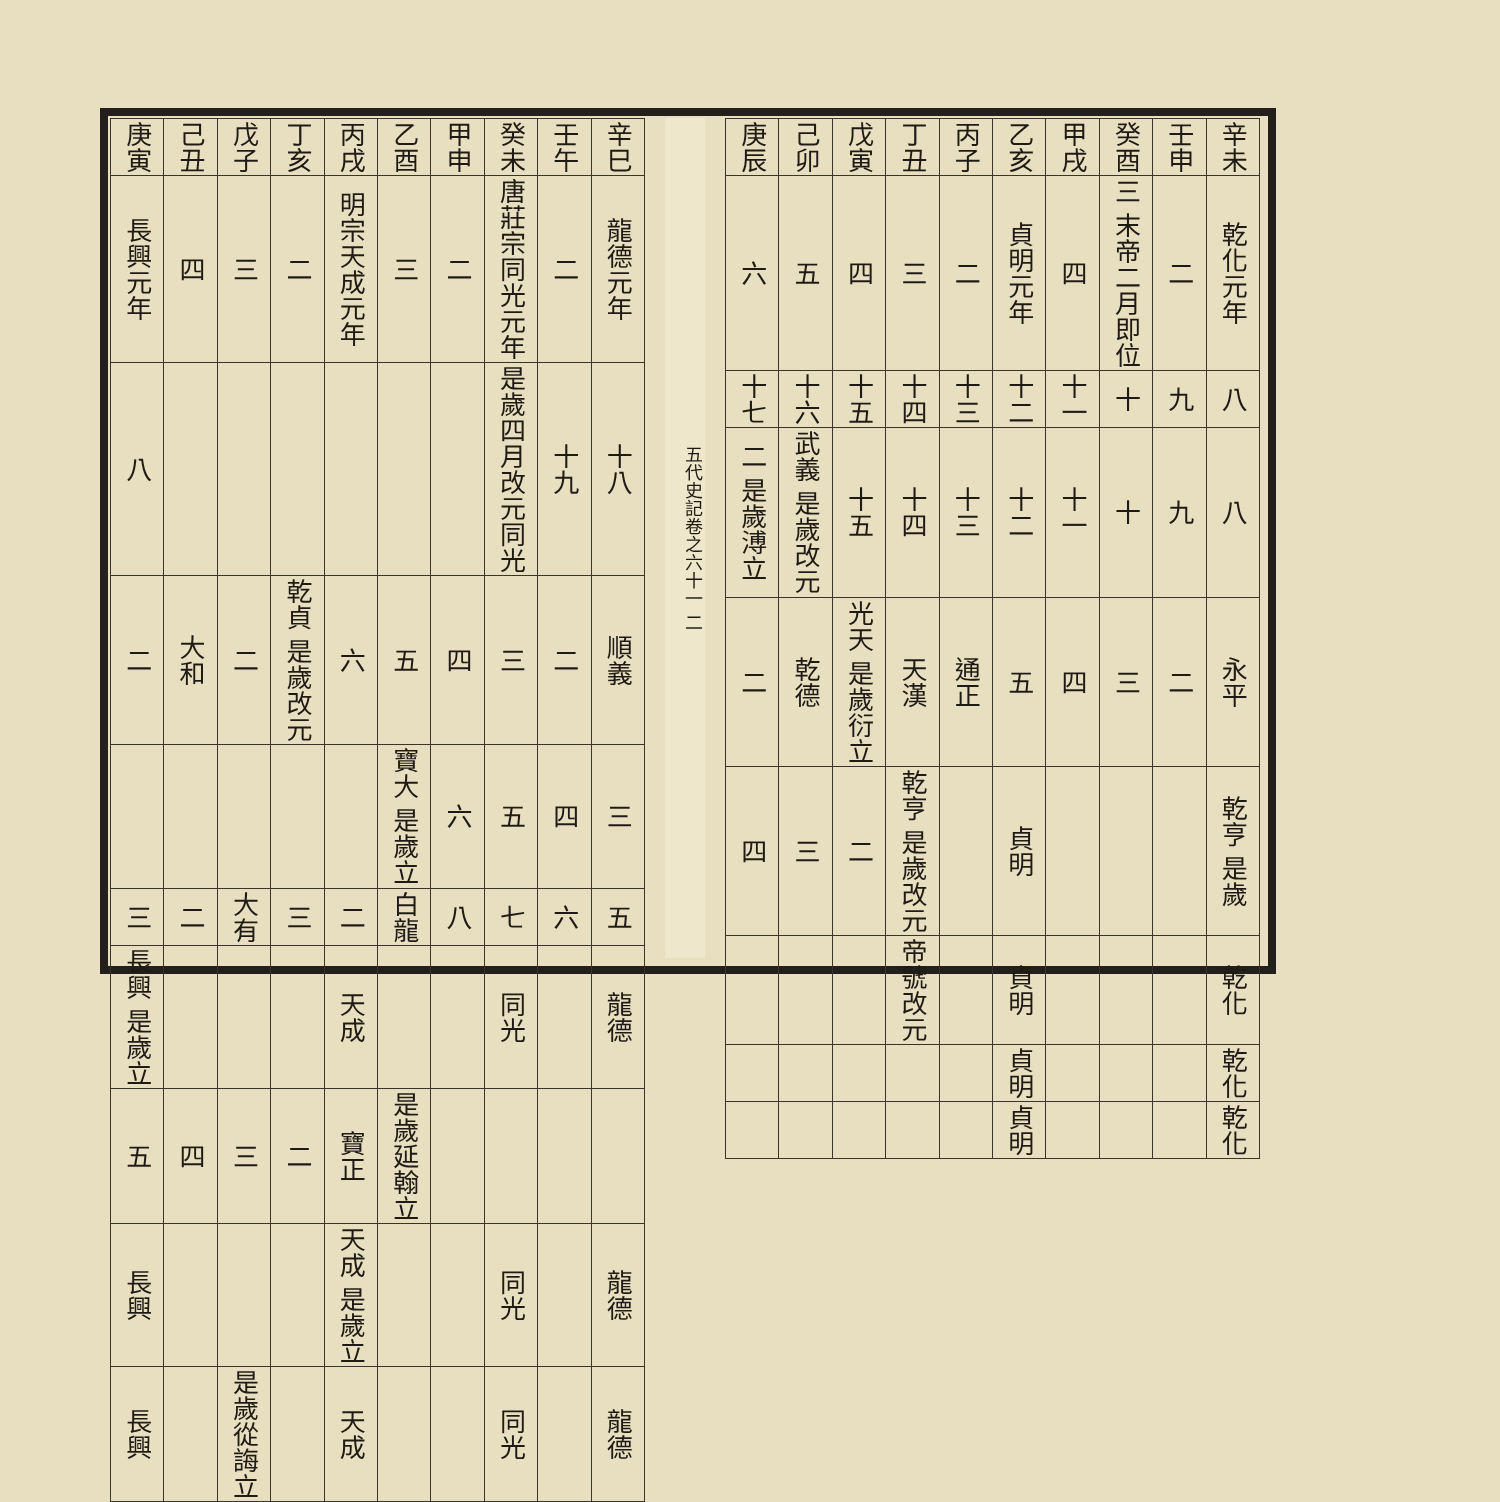| 庚寅 | 己丑 | 戊子 | 丁亥 | 丙戌 | 乙酉 | 甲申 | 癸未 | 壬午 | 辛巳 |
| 長興元年 | 四 | 三 | 二 | 明宗天成元年 | 三 | 二 | 唐莊宗同光元年 | 二 | 龍德元年 |
| 八 | | | | | | | 是歲四月改元同光 | 十九 | 十八 |
| 二 | 大和 | 二 | 乾貞 是歲改元 | 六 | 五 | 四 | 三 | 二 | 順義 |
| | | | | | 寶大 是歲立 | 六 | 五 | 四 | 三 |
| 三 | 二 | 大有 | 三 | 二 | 白龍 | 八 | 七 | 六 | 五 |
| 長興 是歲立 | | | | 天成 | | | 同光 | | 龍德 |
| 五 | 四 | 三 | 二 | 寶正 | 是歲延翰立 | | | | |
| 長興 | | | | 天成 是歲立 | | | 同光 | | 龍德 |
| 長興 | | 是歲從誨立 | | 天成 | | | 同光 | | 龍德 |
五代史記卷之六十一 二
| 庚辰 | 己卯 | 戊寅 | 丁丑 | 丙子 | 乙亥 | 甲戌 | 癸酉 | 壬申 | 辛未 |
| 六 | 五 | 四 | 三 | 二 | 貞明元年 | 四 | 三 末帝二月即位 | 二 | 乾化元年 |
| 十七 | 十六 | 十五 | 十四 | 十三 | 十二 | 十一 | 十 | 九 | 八 |
| 二 是歲溥立 | 武義 是歲改元 | 十五 | 十四 | 十三 | 十二 | 十一 | 十 | 九 | 八 |
| 二 | 乾德 | 光天 是歲衍立 | 天漢 | 通正 | 五 | 四 | 三 | 二 | 永平 |
| 四 | 三 | 二 | 乾亨 是歲改元 | | 貞明 | | | | 乾亨 是歲 |
| | | | 帝號改元 | | 貞明 | | | | 乾化 |
| | | | | | 貞明 | | | | 乾化 |
| | | | | | 貞明 | | | | 乾化 |